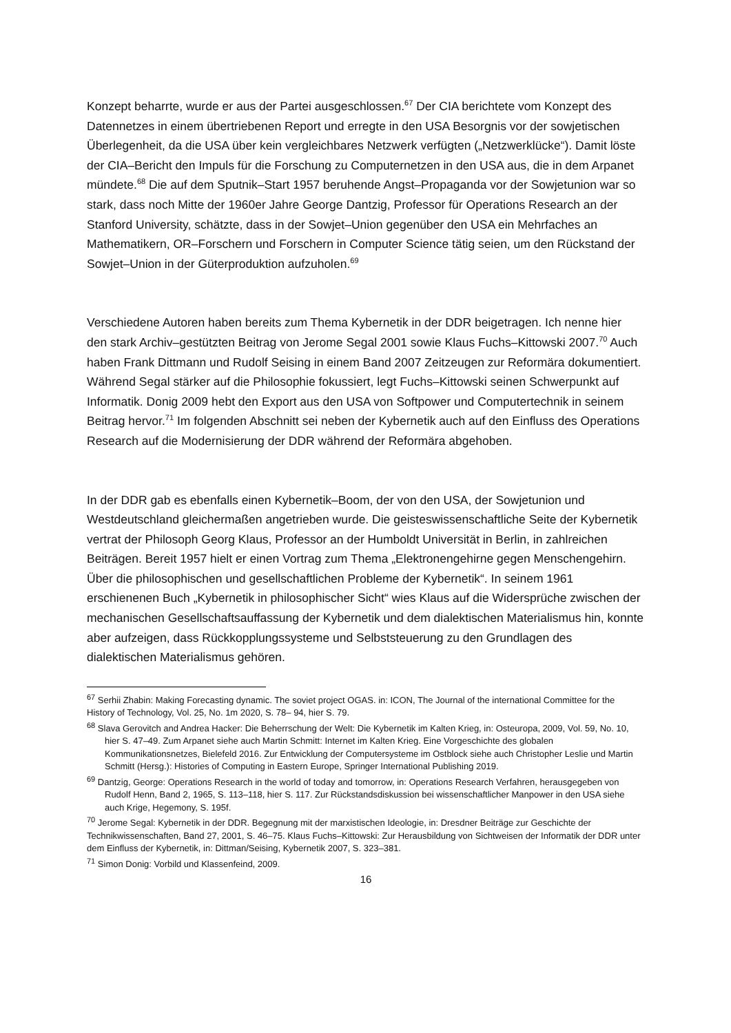Konzept beharrte, wurde er aus der Partei ausgeschlossen.<sup>67</sup> Der CIA berichtete vom Konzept des Datennetzes in einem übertriebenen Report und erregte in den USA Besorgnis vor der sowjetischen Überlegenheit, da die USA über kein vergleichbares Netzwerk verfügten („Netzwerklücke“). Damit löste der CIA–Bericht den Impuls für die Forschung zu Computernetzen in den USA aus, die in dem Arpanet mündete.<sup>68</sup> Die auf dem Sputnik–Start 1957 beruhende Angst–Propaganda vor der Sowjetunion war so stark, dass noch Mitte der 1960er Jahre George Dantzig, Professor für Operations Research an der Stanford University, schätzte, dass in der Sowjet–Union gegenüber den USA ein Mehrfaches an Mathematikern, OR–Forschern und Forschern in Computer Science tätig seien, um den Rückstand der Sowjet–Union in der Güterproduktion aufzuholen.<sup>69</sup>
Verschiedene Autoren haben bereits zum Thema Kybernetik in der DDR beigetragen. Ich nenne hier den stark Archiv–gestützten Beitrag von Jerome Segal 2001 sowie Klaus Fuchs–Kittowski 2007.<sup>70</sup> Auch haben Frank Dittmann und Rudolf Seising in einem Band 2007 Zeitzeugen zur Reformära dokumentiert. Während Segal stärker auf die Philosophie fokussiert, legt Fuchs–Kittowski seinen Schwerpunkt auf Informatik. Donig 2009 hebt den Export aus den USA von Softpower und Computertechnik in seinem Beitrag hervor.<sup>71</sup> Im folgenden Abschnitt sei neben der Kybernetik auch auf den Einfluss des Operations Research auf die Modernisierung der DDR während der Reformära abgehoben.
In der DDR gab es ebenfalls einen Kybernetik–Boom, der von den USA, der Sowjetunion und Westdeutschland gleichermaßen angetrieben wurde. Die geisteswissenschaftliche Seite der Kybernetik vertrat der Philosoph Georg Klaus, Professor an der Humboldt Universität in Berlin, in zahlreichen Beiträgen. Bereit 1957 hielt er einen Vortrag zum Thema „Elektronengehirne gegen Menschengehirn. Über die philosophischen und gesellschaftlichen Probleme der Kybernetik“. In seinem 1961 erschienenen Buch „Kybernetik in philosophischer Sicht“ wies Klaus auf die Widersprüche zwischen der mechanischen Gesellschaftsauffassung der Kybernetik und dem dialektischen Materialismus hin, konnte aber aufzeigen, dass Rückkopplungssysteme und Selbststeuerung zu den Grundlagen des dialektischen Materialismus gehören.
<sup>67</sup> Serhii Zhabin: Making Forecasting dynamic. The soviet project OGAS. in: ICON, The Journal of the international Committee for the History of Technology, Vol. 25, No. 1m 2020, S. 78– 94, hier S. 79.
<sup>68</sup> Slava Gerovitch and Andrea Hacker: Die Beherrschung der Welt: Die Kybernetik im Kalten Krieg, in: Osteuropa, 2009, Vol. 59, No. 10, hier S. 47–49. Zum Arpanet siehe auch Martin Schmitt: Internet im Kalten Krieg. Eine Vorgeschichte des globalen Kommunikationsnetzes, Bielefeld 2016. Zur Entwicklung der Computersysteme im Ostblock siehe auch Christopher Leslie und Martin Schmitt (Hersg.): Histories of Computing in Eastern Europe, Springer International Publishing 2019.
<sup>69</sup> Dantzig, George: Operations Research in the world of today and tomorrow, in: Operations Research Verfahren, herausgegeben von Rudolf Henn, Band 2, 1965, S. 113–118, hier S. 117. Zur Rückstandsdiskussion bei wissenschaftlicher Manpower in den USA siehe auch Krige, Hegemony, S. 195f.
<sup>70</sup> Jerome Segal: Kybernetik in der DDR. Begegnung mit der marxistischen Ideologie, in: Dresdner Beiträge zur Geschichte der Technikwissenschaften, Band 27, 2001, S. 46–75. Klaus Fuchs–Kittowski: Zur Herausbildung von Sichtweisen der Informatik der DDR unter dem Einfluss der Kybernetik, in: Dittman/Seising, Kybernetik 2007, S. 323–381.
<sup>71</sup> Simon Donig: Vorbild und Klassenfeind, 2009.
16